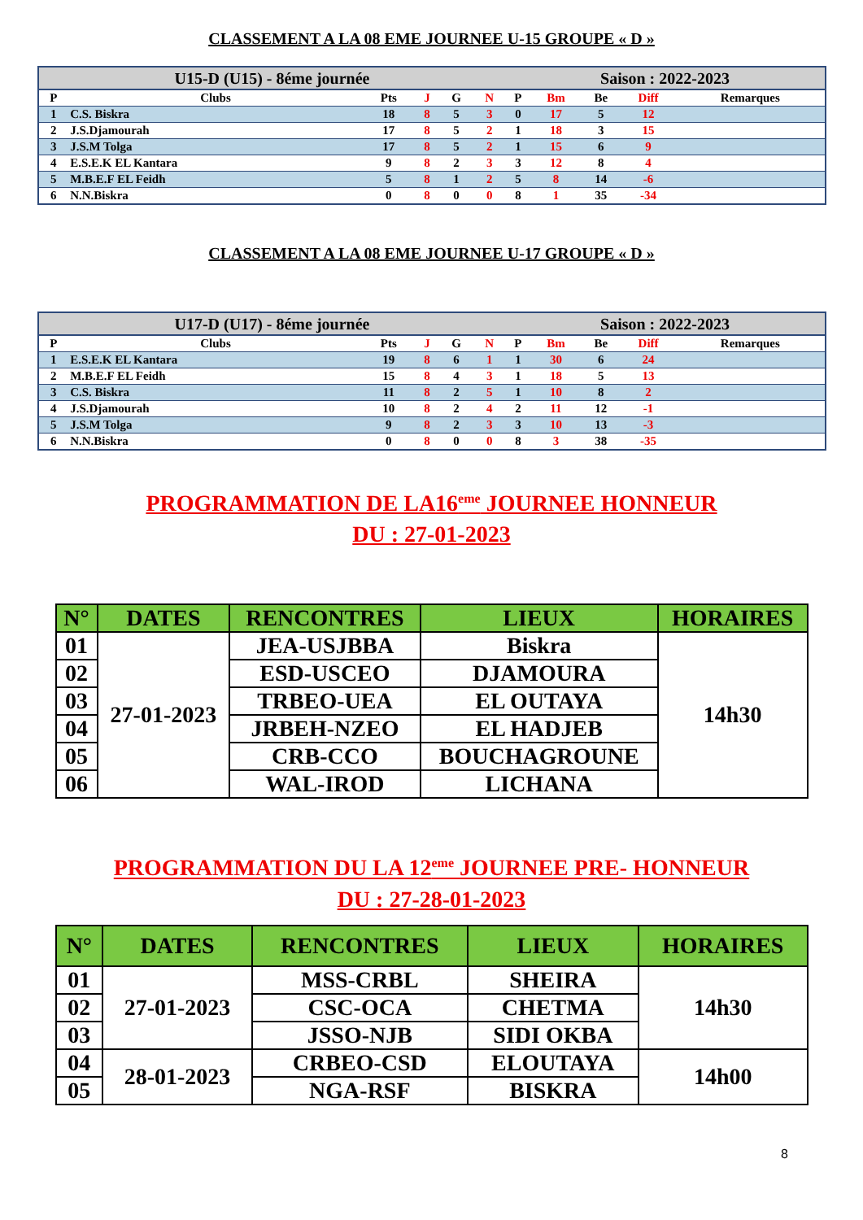CLASSEMENT A LA 08 EME JOURNEE U-15 GROUPE « D »
| U15-D (U15) - 8éme journée | | | | | | Saison : 2022-2023 | | | | |
| --- | --- | --- | --- | --- | --- | --- | --- | --- | --- | --- |
| P | Clubs | Pts | J | G | N | P | Bm | Be | Diff | Remarques |
| 1 | C.S. Biskra | 18 | 8 | 5 | 3 | 0 | 17 | 5 | 12 | |
| 2 | J.S.Djamourah | 17 | 8 | 5 | 2 | 1 | 18 | 3 | 15 | |
| 3 | J.S.M Tolga | 17 | 8 | 5 | 2 | 1 | 15 | 6 | 9 | |
| 4 | E.S.E.K EL Kantara | 9 | 8 | 2 | 3 | 3 | 12 | 8 | 4 | |
| 5 | M.B.E.F EL Feidh | 5 | 8 | 1 | 2 | 5 | 8 | 14 | -6 | |
| 6 | N.N.Biskra | 0 | 8 | 0 | 0 | 8 | 1 | 35 | -34 | |
CLASSEMENT A LA 08 EME JOURNEE U-17 GROUPE « D »
| U17-D (U17) - 8éme journée | | | | | | Saison : 2022-2023 | | | | |
| --- | --- | --- | --- | --- | --- | --- | --- | --- | --- | --- |
| P | Clubs | Pts | J | G | N | P | Bm | Be | Diff | Remarques |
| 1 | E.S.E.K EL Kantara | 19 | 8 | 6 | 1 | 1 | 30 | 6 | 24 | |
| 2 | M.B.E.F EL Feidh | 15 | 8 | 4 | 3 | 1 | 18 | 5 | 13 | |
| 3 | C.S. Biskra | 11 | 8 | 2 | 5 | 1 | 10 | 8 | 2 | |
| 4 | J.S.Djamourah | 10 | 8 | 2 | 4 | 2 | 11 | 12 | -1 | |
| 5 | J.S.M Tolga | 9 | 8 | 2 | 3 | 3 | 10 | 13 | -3 | |
| 6 | N.N.Biskra | 0 | 8 | 0 | 0 | 8 | 3 | 38 | -35 | |
PROGRAMMATION DE LA16<sup>eme</sup> JOURNEE HONNEUR
DU : 27-01-2023
| N° | DATES | RENCONTRES | LIEUX | HORAIRES |
| --- | --- | --- | --- | --- |
| 01 | 27-01-2023 | JEA-USJBBA | Biskra | 14h30 |
| 02 | | ESD-USCEO | DJAMOURA | |
| 03 | | TRBEO-UEA | EL OUTAYA | |
| 04 | | JRBEH-NZEO | EL HADJEB | |
| 05 | | CRB-CCO | BOUCHAGROUNE | |
| 06 | | WAL-IROD | LICHANA | |
PROGRAMMATION DU LA 12<sup>eme</sup> JOURNEE PRE- HONNEUR
DU : 27-28-01-2023
| N° | DATES | RENCONTRES | LIEUX | HORAIRES |
| --- | --- | --- | --- | --- |
| 01 | 27-01-2023 | MSS-CRBL | SHEIRA | 14h30 |
| 02 | | CSC-OCA | CHETMA | |
| 03 | | JSSO-NJB | SIDI OKBA | |
| 04 | 28-01-2023 | CRBEO-CSD | ELOUTAYA | 14h00 |
| 05 | | NGA-RSF | BISKRA | |
8